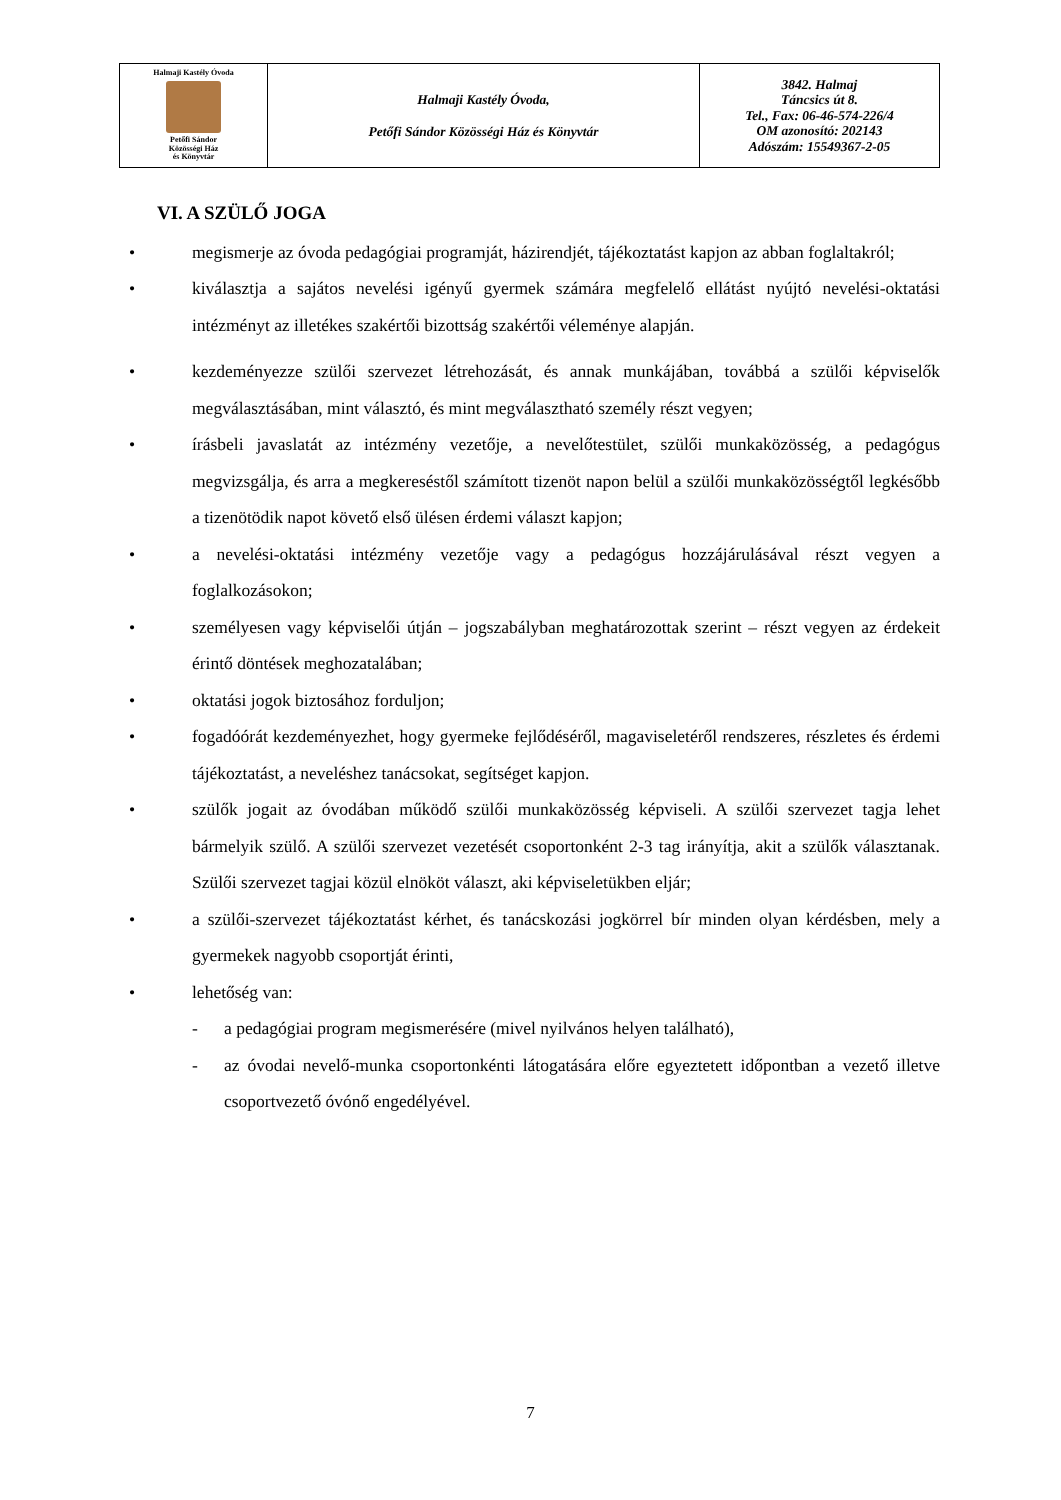| Halmaji Kastély Óvoda Petőfi Sándor Közösségi Ház és Könyvtár | Halmaji Kastély Óvoda, Petőfi Sándor Közösségi Ház és Könyvtár | 3842. Halmaj Táncsics út 8. Tel., Fax: 06-46-574-226/4 OM azonosító: 202143 Adószám: 15549367-2-05 |
VI. A SZÜLŐ JOGA
• megismerje az óvoda pedagógiai programját, házirendjét, tájékoztatást kapjon az abban foglaltakról;
• kiválasztja a sajátos nevelési igényű gyermek számára megfelelő ellátást nyújtó nevelési-oktatási intézményt az illetékes szakértői bizottság szakértői véleménye alapján.
• kezdeményezze szülői szervezet létrehozását, és annak munkájában, továbbá a szülői képviselők megválasztásában, mint választó, és mint megválasztható személy részt vegyen;
• írásbeli javaslatát az intézmény vezetője, a nevelőtestület, szülői munkaközösség, a pedagógus megvizsgálja, és arra a megkereséstől számított tizenöt napon belül a szülői munkaközösségtől legkésőbb a tizenötödik napot követő első ülésen érdemi választ kapjon;
• a nevelési-oktatási intézmény vezetője vagy a pedagógus hozzájárulásával részt vegyen a foglalkozásokon;
• személyesen vagy képviselői útján – jogszabályban meghatározottak szerint – részt vegyen az érdekeit érintő döntések meghozatalában;
• oktatási jogok biztosához forduljon;
• fogadóórát kezdeményezhet, hogy gyermeke fejlődéséről, magaviseletéről rendszeres, részletes és érdemi tájékoztatást, a neveléshez tanácsokat, segítséget kapjon.
• szülők jogait az óvodában működő szülői munkaközösség képviseli. A szülői szervezet tagja lehet bármelyik szülő. A szülői szervezet vezetését csoportonként 2-3 tag irányítja, akit a szülők választanak. Szülői szervezet tagjai közül elnököt választ, aki képviseletükben eljár;
• a szülői-szervezet tájékoztatást kérhet, és tanácskozási jogkörrel bír minden olyan kérdésben, mely a gyermekek nagyobb csoportját érinti,
• lehetőség van:
- a pedagógiai program megismerésére (mivel nyilvános helyen található),
- az óvodai nevelő-munka csoportonkénti látogatására előre egyeztetett időpontban a vezető illetve csoportvezető óvónő engedélyével.
7